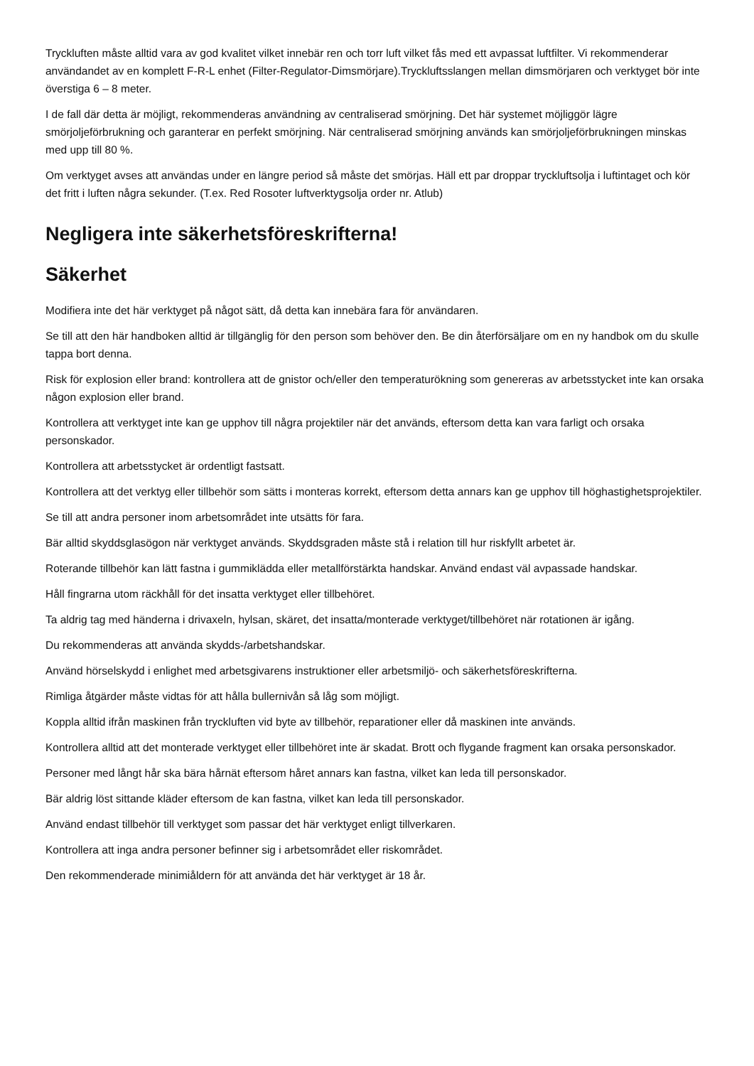Tryckluften måste alltid vara av god kvalitet vilket innebär ren och torr luft vilket fås med ett avpassat luftfilter. Vi rekommenderar användandet av en komplett F-R-L enhet (Filter-Regulator-Dimsmörjare).Tryckluftsslangen mellan dimsmörjaren och verktyget bör inte överstiga 6 – 8 meter.
I de fall där detta är möjligt, rekommenderas användning av centraliserad smörjning. Det här systemet möjliggör lägre smörjoljeförbrukning och garanterar en perfekt smörjning. När centraliserad smörjning används kan smörjoljeförbrukningen minskas med upp till 80 %.
Om verktyget avses att användas under en längre period så måste det smörjas. Häll ett par droppar tryckluftsolja i luftintaget och kör det fritt i luften några sekunder. (T.ex. Red Rosoter luftverktygsolja order nr. Atlub)
Negligera inte säkerhetsföreskrifterna!
Säkerhet
Modifiera inte det här verktyget på något sätt, då detta kan innebära fara för användaren.
Se till att den här handboken alltid är tillgänglig för den person som behöver den. Be din återförsäljare om en ny handbok om du skulle tappa bort denna.
Risk för explosion eller brand: kontrollera att de gnistor och/eller den temperaturökning som genereras av arbetsstycket inte kan orsaka någon explosion eller brand.
Kontrollera att verktyget inte kan ge upphov till några projektiler när det används, eftersom detta kan vara farligt och orsaka personskador.
Kontrollera att arbetsstycket är ordentligt fastsatt.
Kontrollera att det verktyg eller tillbehör som sätts i monteras korrekt, eftersom detta annars kan ge upphov till höghastighetsprojektiler.
Se till att andra personer inom arbetsområdet inte utsätts för fara.
Bär alltid skyddsglasögon när verktyget används. Skyddsgraden måste stå i relation till hur riskfyllt arbetet är.
Roterande tillbehör kan lätt fastna i gummiklädda eller metallförstärkta handskar. Använd endast väl avpassade handskar.
Håll fingrarna utom räckhåll för det insatta verktyget eller tillbehöret.
Ta aldrig tag med händerna i drivaxeln, hylsan, skäret, det insatta/monterade verktyget/tillbehöret när rotationen är igång.
Du rekommenderas att använda skydds-/arbetshandskar.
Använd hörselskydd i enlighet med arbetsgivarens instruktioner eller arbetsmiljö- och säkerhetsföreskrifterna.
Rimliga åtgärder måste vidtas för att hålla bullernivån så låg som möjligt.
Koppla alltid ifrån maskinen från tryckluften vid byte av tillbehör, reparationer eller då maskinen inte används.
Kontrollera alltid att det monterade verktyget eller tillbehöret inte är skadat. Brott och flygande fragment kan orsaka personskador.
Personer med långt hår ska bära hårnät eftersom håret annars kan fastna, vilket kan leda till personskador.
Bär aldrig löst sittande kläder eftersom de kan fastna, vilket kan leda till personskador.
Använd endast tillbehör till verktyget som passar det här verktyget enligt tillverkaren.
Kontrollera att inga andra personer befinner sig i arbetsområdet eller riskområdet.
Den rekommenderade minimiåldern för att använda det här verktyget är 18 år.